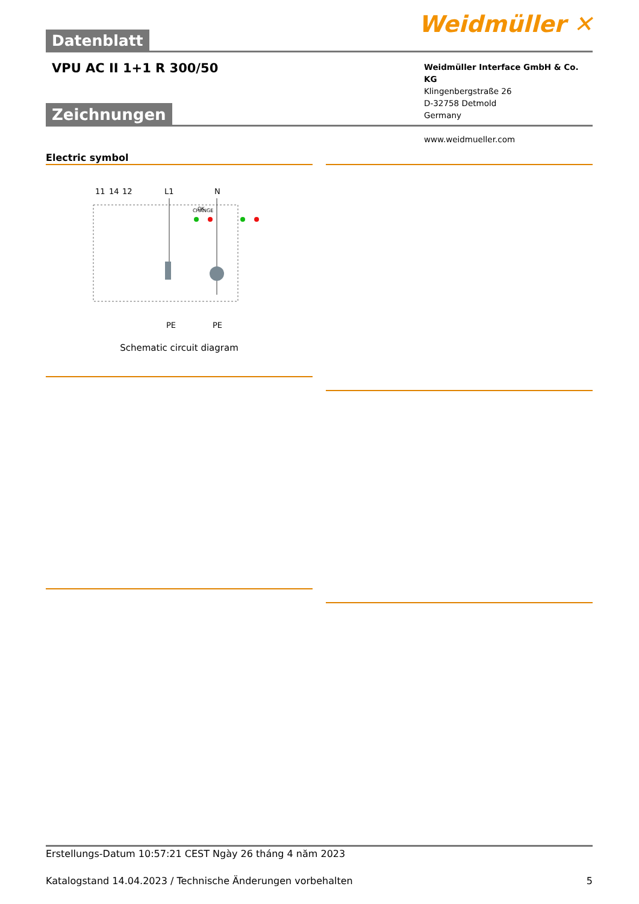Datenblatt
Weidmüller ✕
VPU AC II 1+1 R 300/50
Weidmüller Interface GmbH & Co. KG
Klingenbergstraße 26
D-32758 Detmold
Germany
www.weidmueller.com
Zeichnungen
Electric symbol
11
14
12
L1
N
PE
PE
OK
CHANGE
Schematic circuit diagram
Erstellungs-Datum 10:57:21 CEST Ngày 26 tháng 4 năm 2023
Katalogstand 14.04.2023 / Technische Änderungen vorbehalten 5